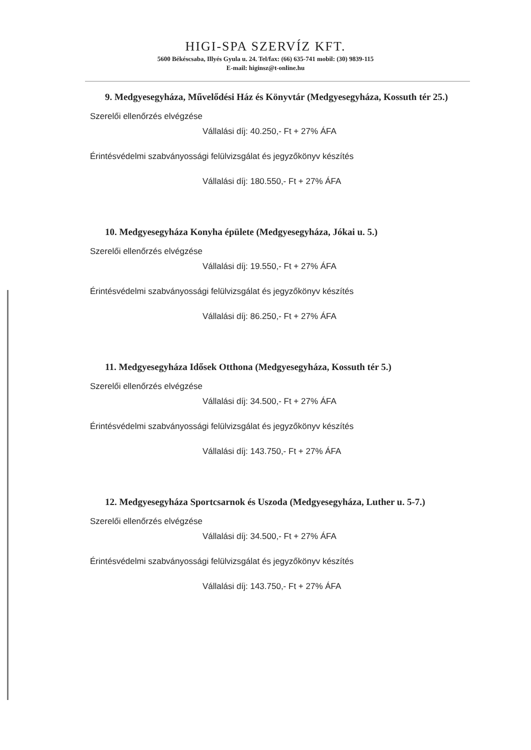HIGI-SPA SZERVÍZ KFT.
5600 Békéscsaba, Illyés Gyula u. 24. Tel/fax: (66) 635-741 mobil: (30) 9839-115
E-mail: higinsz@t-online.hu
9. Medgyesegyháza, Művelődési Ház és Könyvtár (Medgyesegyháza, Kossuth tér 25.)
Szerelői ellenőrzés elvégzése
Vállalási díj: 40.250,- Ft + 27% ÁFA
Érintésvédelmi szabványossági felülvizsgálat és jegyzőkönyv készítés
Vállalási díj: 180.550,- Ft + 27% ÁFA
10. Medgyesegyháza Konyha épülete (Medgyesegyháza, Jókai u. 5.)
Szerelői ellenőrzés elvégzése
Vállalási díj: 19.550,- Ft + 27% ÁFA
Érintésvédelmi szabványossági felülvizsgálat és jegyzőkönyv készítés
Vállalási díj: 86.250,- Ft + 27% ÁFA
11. Medgyesegyháza Idősek Otthona (Medgyesegyháza, Kossuth tér 5.)
Szerelői ellenőrzés elvégzése
Vállalási díj: 34.500,- Ft + 27% ÁFA
Érintésvédelmi szabványossági felülvizsgálat és jegyzőkönyv készítés
Vállalási díj: 143.750,- Ft + 27% ÁFA
12. Medgyesegyháza Sportcsarnok és Uszoda (Medgyesegyháza, Luther u. 5-7.)
Szerelői ellenőrzés elvégzése
Vállalási díj: 34.500,- Ft + 27% ÁFA
Érintésvédelmi szabványossági felülvizsgálat és jegyzőkönyv készítés
Vállalási díj: 143.750,- Ft + 27% ÁFA